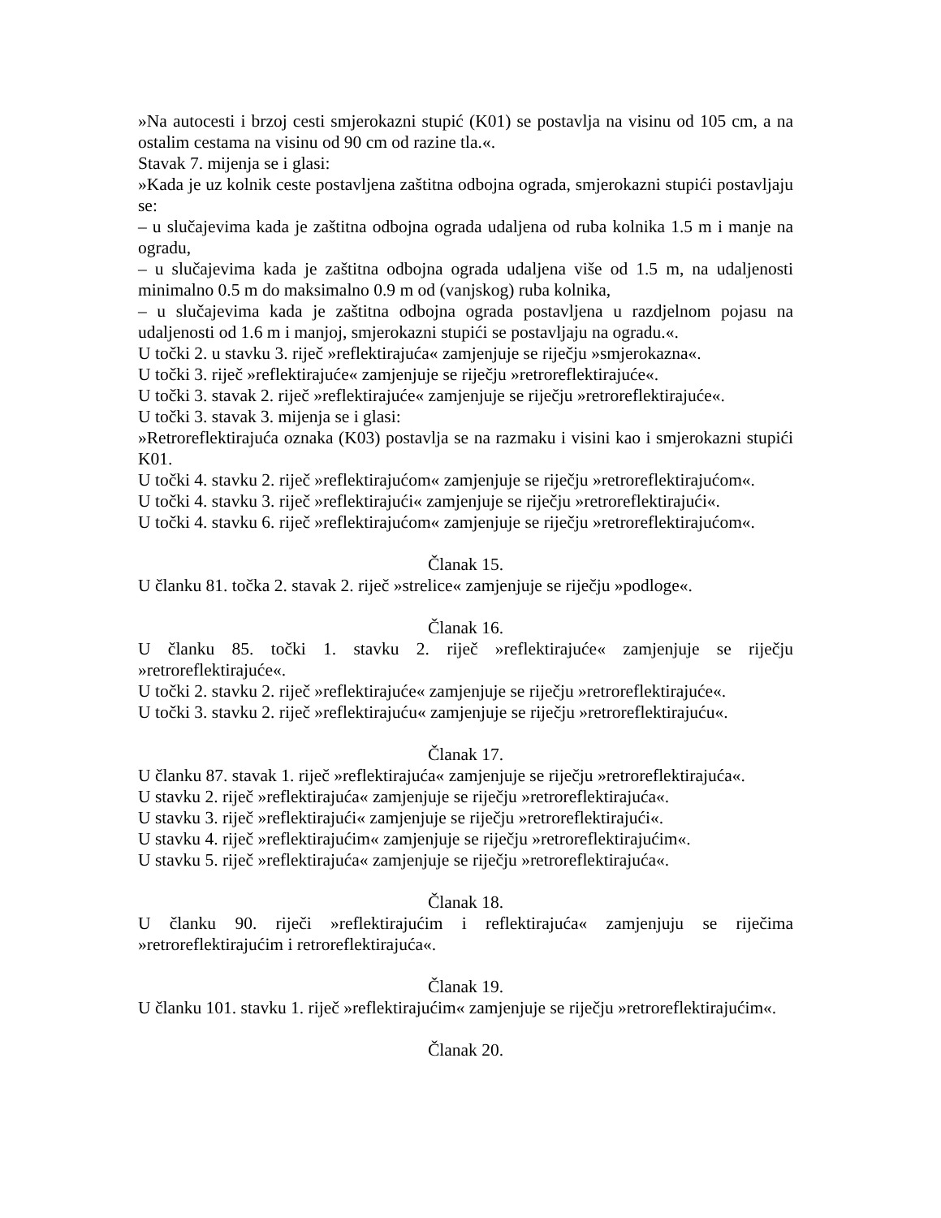»Na autocesti i brzoj cesti smjerokazni stupić (K01) se postavlja na visinu od 105 cm, a na ostalim cestama na visinu od 90 cm od razine tla.«.
Stavak 7. mijenja se i glasi:
»Kada je uz kolnik ceste postavljena zaštitna odbojna ograda, smjerokazni stupići postavljaju se:
– u slučajevima kada je zaštitna odbojna ograda udaljena od ruba kolnika 1.5 m i manje na ogradu,
– u slučajevima kada je zaštitna odbojna ograda udaljena više od 1.5 m, na udaljenosti minimalno 0.5 m do maksimalno 0.9 m od (vanjskog) ruba kolnika,
– u slučajevima kada je zaštitna odbojna ograda postavljena u razdjelnom pojasu na udaljenosti od 1.6 m i manjoj, smjerokazni stupići se postavljaju na ogradu.«.
U točki 2. u stavku 3. riječ »reflektirajuća« zamjenjuje se riječju »smjerokazna«.
U točki 3. riječ »reflektirajuće« zamjenjuje se riječju »retroreflektirajuće«.
U točki 3. stavak 2. riječ »reflektirajuće« zamjenjuje se riječju »retroreflektirajuće«.
U točki 3. stavak 3. mijenja se i glasi:
»Retroreflektirajuća oznaka (K03) postavlja se na razmaku i visini kao i smjerokazni stupići K01.
U točki 4. stavku 2. riječ »reflektirajućom« zamjenjuje se riječju »retroreflektirajućom«.
U točki 4. stavku 3. riječ »reflektirajući« zamjenjuje se riječju »retroreflektirajući«.
U točki 4. stavku 6. riječ »reflektirajućom« zamjenjuje se riječju »retroreflektirajućom«.
Članak 15.
U članku 81. točka 2. stavak 2. riječ »strelice« zamjenjuje se riječju »podloge«.
Članak 16.
U članku 85. točki 1. stavku 2. riječ »reflektirajuće« zamjenjuje se riječju »retroreflektirajuće«.
U točki 2. stavku 2. riječ »reflektirajuće« zamjenjuje se riječju »retroreflektirajuće«.
U točki 3. stavku 2. riječ »reflektirajuću« zamjenjuje se riječju »retroreflektirajuću«.
Članak 17.
U članku 87. stavak 1. riječ »reflektirajuća« zamjenjuje se riječju »retroreflektirajuća«.
U stavku 2. riječ »reflektirajuća« zamjenjuje se riječju »retroreflektirajuća«.
U stavku 3. riječ »reflektirajući« zamjenjuje se riječju »retroreflektirajući«.
U stavku 4. riječ »reflektirajućim« zamjenjuje se riječju »retroreflektirajućim«.
U stavku 5. riječ »reflektirajuća« zamjenjuje se riječju »retroreflektirajuća«.
Članak 18.
U članku 90. riječi »reflektirajućim i reflektirajuća« zamjenjuju se riječima »retroreflektirajućim i retroreflektirajuća«.
Članak 19.
U članku 101. stavku 1. riječ »reflektirajućim« zamjenjuje se riječju »retroreflektirajućim«.
Članak 20.